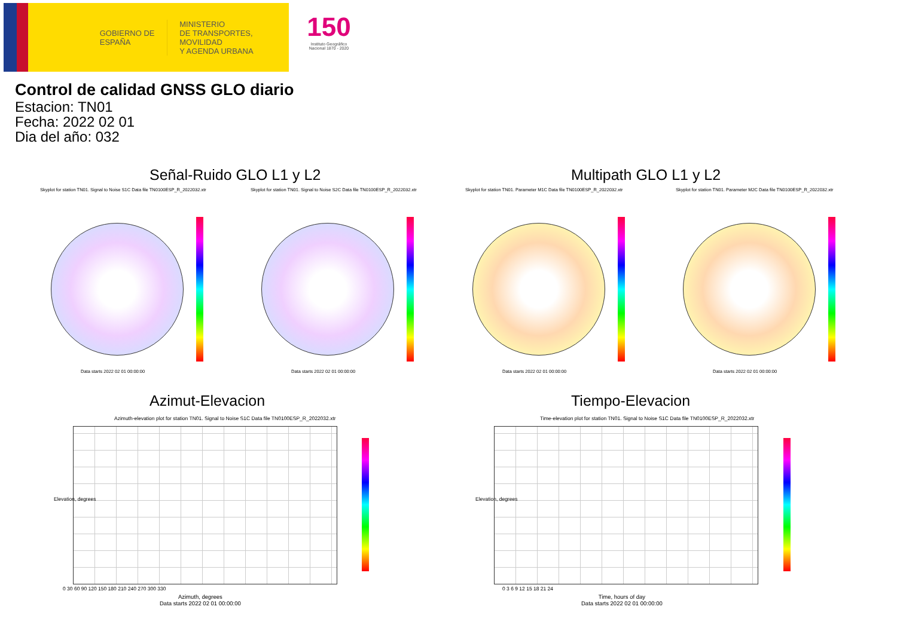GOBIERNO DE ESPAÑA
MINISTERIO
DE TRANSPORTES, MOVILIDAD
Y AGENDA URBANA
150
Instituto Geográfico Nacional 1870 - 2020
Control de calidad GNSS GLO diario
Estacion: TN01
Fecha: 2022 02 01
Dia del año: 032
Señal-Ruido GLO L1 y L2 Multipath GLO L1 y L2
Skyplot for station TN01. Signal to Noise S1C Data file TN0100ESP_R_2022032.xtr
Skyplot for station TN01. Signal to Noise S2C Data file TN0100ESP_R_2022032.xtr
Skyplot for station TN01. Parameter M1C Data file TN0100ESP_R_2022032.xtr
Skyplot for station TN01. Parameter M2C Data file TN0100ESP_R_2022032.xtr
Data starts 2022 02 01 00:00:00
Data starts 2022 02 01 00:00:00
Data starts 2022 02 01 00:00:00
Data starts 2022 02 01 00:00:00
Azimut-Elevacion Tiempo-Elevacion
Azimuth-elevation plot for station TN01. Signal to Noise S1C Data file TN0100ESP_R_2022032.xtr
Time-elevation plot for station TN01. Signal to Noise S1C Data file TN0100ESP_R_2022032.xtr
0 30 60 90 120 150 180 210 240 270 300 330
Azimuth, degrees
Data starts 2022 02 01 00:00:00
0 3 6 9 12 15 18 21 24
Time, hours of day
Data starts 2022 02 01 00:00:00
Elevation, degrees Elevation, degrees